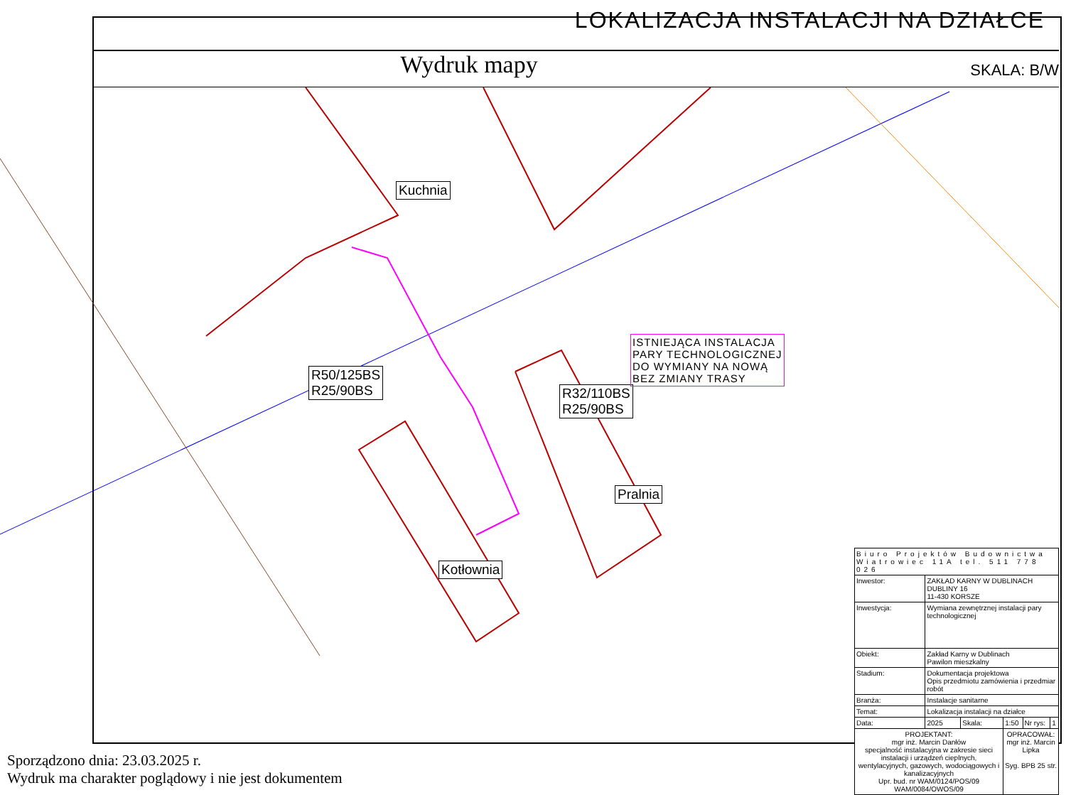LOKALIZACJA INSTALACJI NA DZIAŁCE
Wydruk mapy
SKALA: B/W
Kuchnia
R50/125BS
R25/90BS
R32/110BS
R25/90BS
Pralnia
Kotłownia
ISTNIEJĄCA INSTALACJA
PARY TECHNOLOGICZNEJ
DO WYMIANY NA NOWĄ
BEZ ZMIANY TRASY
| Biuro Projektów Budownictwa Wiatrowiec 11A tel. 511 778 026 | | | | | |
| Inwestor: | ZAKŁAD KARNY W DUBLINACH DUBLINY 16 11-430 KORSZE | | | | |
| Inwestycja: | Wymiana zewnętrznej instalacji pary technologicznej | | | | |
| Obiekt: | Zakład Karny w Dublinach Pawilon mieszkalny | | | | |
| Stadium: | Dokumentacja projektowa Opis przedmiotu zamówienia i przedmiar robót | | | | |
| Branża: | Instalacje sanitarne | | | | |
| Temat: | Lokalizacja instalacji na działce | | | | |
| Data: | 2025 | Skala: | 1:50 | Nr rys: | 1 |
| PROJEKTANT: mgr inż. Marcin Danłów specjalność instalacyjna w zakresie sieci instalacji i urządzeń cieplnych, wentylacyjnych, gazowych, wodociągowych i kanalizacyjnych Upr. bud. nr WAM/0124/POS/09 WAM/0084/OWOS/09 | | | OPRACOWAŁ: mgr inż. Marcin Lipka Syg. BPB 25 str. | | |
Sporządzono dnia: 23.03.2025 r.
Wydruk ma charakter poglądowy i nie jest dokumentem